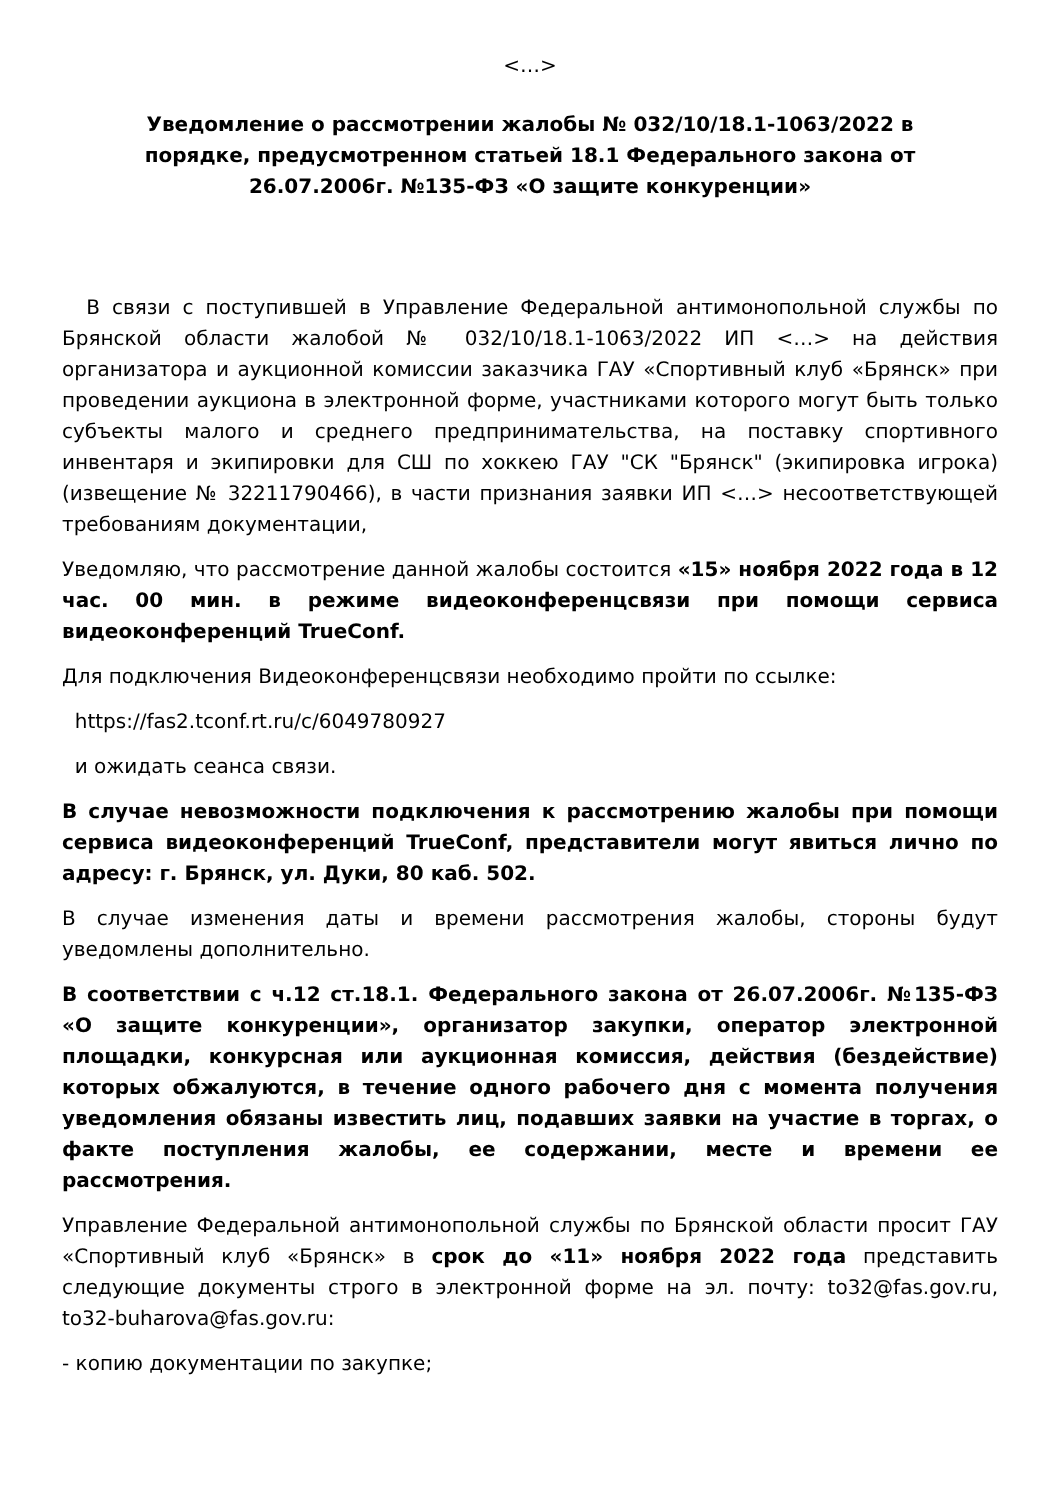<…>
Уведомление о рассмотрении жалобы № 032/10/18.1-1063/2022 в порядке, предусмотренном статьей 18.1 Федерального закона от 26.07.2006г. №135-ФЗ «О защите конкуренции»
В связи с поступившей в Управление Федеральной антимонопольной службы по Брянской области жалобой № 032/10/18.1-1063/2022 ИП <…> на действия организатора и аукционной комиссии заказчика ГАУ «Спортивный клуб «Брянск» при проведении аукциона в электронной форме, участниками которого могут быть только субъекты малого и среднего предпринимательства, на поставку спортивного инвентаря и экипировки для СШ по хоккею ГАУ "СК "Брянск" (экипировка игрока) (извещение № 32211790466), в части признания заявки ИП <…> несоответствующей требованиям документации,
Уведомляю, что рассмотрение данной жалобы состоится «15» ноября 2022 года в 12 час. 00 мин. в режиме видеоконференцсвязи при помощи сервиса видеоконференций TrueConf.
Для подключения Видеоконференцсвязи необходимо пройти по ссылке:
https://fas2.tconf.rt.ru/c/6049780927
и ожидать сеанса связи.
В случае невозможности подключения к рассмотрению жалобы при помощи сервиса видеоконференций TrueConf, представители могут явиться лично по адресу: г. Брянск, ул. Дуки, 80 каб. 502.
В случае изменения даты и времени рассмотрения жалобы, стороны будут уведомлены дополнительно.
В соответствии с ч.12 ст.18.1. Федерального закона от 26.07.2006г. №135-ФЗ «О защите конкуренции», организатор закупки, оператор электронной площадки, конкурсная или аукционная комиссия, действия (бездействие) которых обжалуются, в течение одного рабочего дня с момента получения уведомления обязаны известить лиц, подавших заявки на участие в торгах, о факте поступления жалобы, ее содержании, месте и времени ее рассмотрения.
Управление Федеральной антимонопольной службы по Брянской области просит ГАУ «Спортивный клуб «Брянск» в срок до «11» ноября 2022 года представить следующие документы строго в электронной форме на эл. почту: to32@fas.gov.ru, to32-buharova@fas.gov.ru:
- копию документации по закупке;